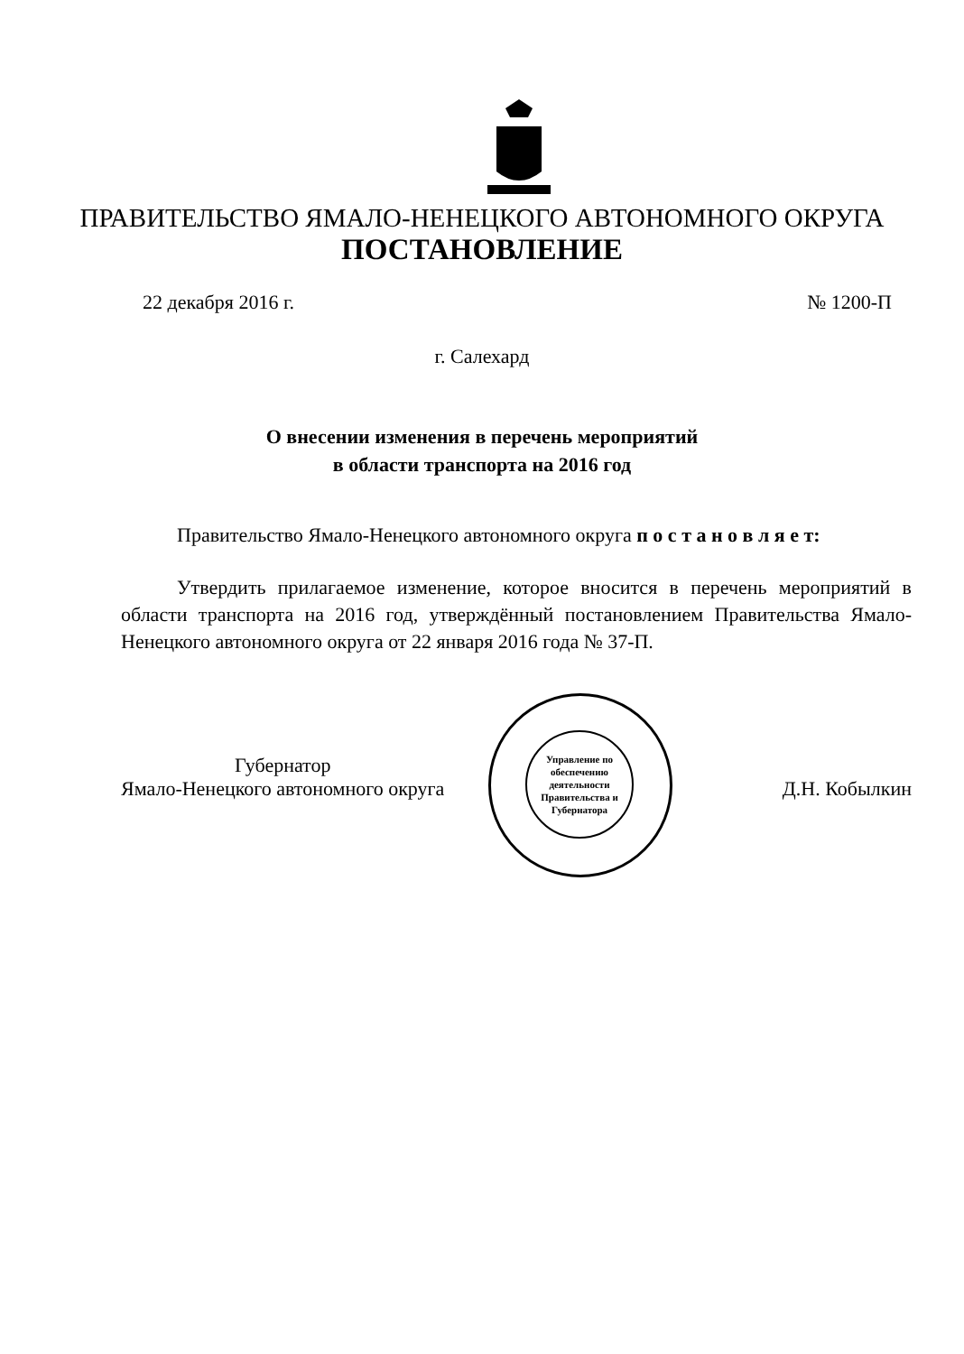ПРАВИТЕЛЬСТВО ЯМАЛО-НЕНЕЦКОГО АВТОНОМНОГО ОКРУГА
ПОСТАНОВЛЕНИЕ
22 декабря 2016 г. № 1200-П
г. Салехард
О внесении изменения в перечень мероприятий
в области транспорта на 2016 год
Правительство Ямало-Ненецкого автономного округа п о с т а н о в л я е т:
Утвердить прилагаемое изменение, которое вносится в перечень мероприятий в области транспорта на 2016 год, утверждённый постановлением Правительства Ямало-Ненецкого автономного округа от 22 января 2016 года № 37-П.
Управление по обеспечению деятельности Правительства и Губернатора
Губернатор
Ямало-Ненецкого автономного округа
Д.Н. Кобылкин